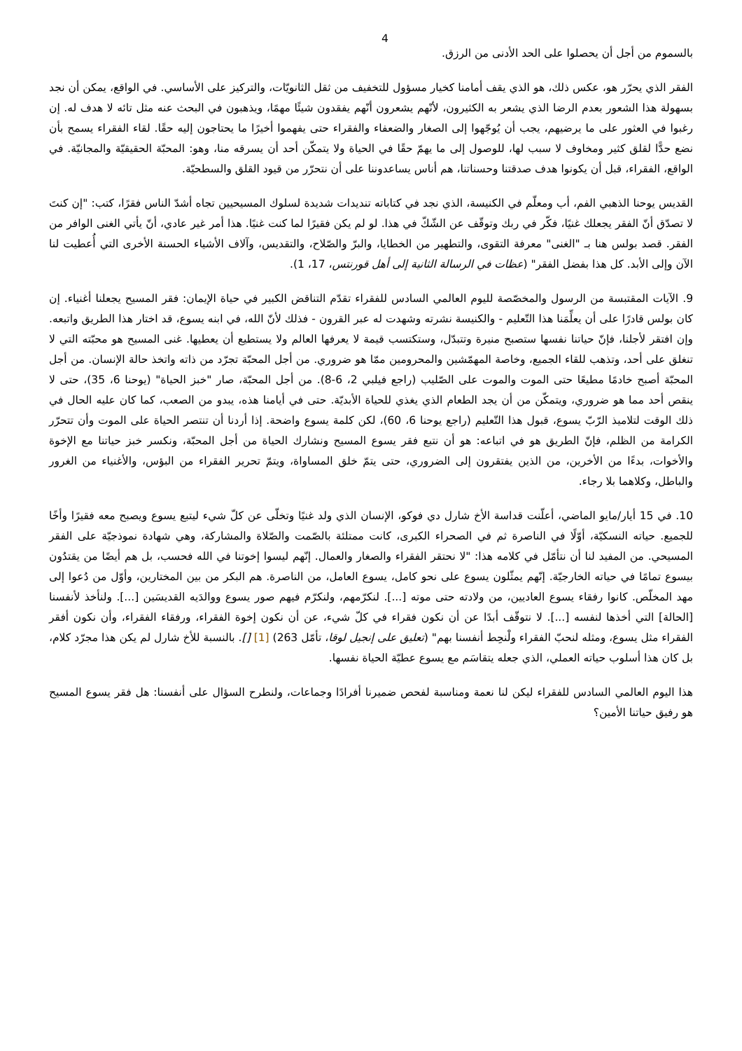4
بالسموم من أجل أن يحصلوا على الحد الأدنى من الرزق.
الفقر الذي يحرّر هو، عكس ذلك، هو الذي يقف أمامنا كخيار مسؤول للتخفيف من ثقل الثانويّات، والتركيز على الأساسي. في الواقع، يمكن أن نجد بسهولة هذا الشعور بعدم الرضا الذي يشعر به الكثيرون، لأنّهم يشعرون أنّهم يفقدون شيئًا مهمًا، ويذهبون في البحث عنه مثل تائه لا هدف له. إن رغبوا في العثور على ما يرضيهم، يجب أن يُوجّهوا إلى الصغار والضعفاء والفقراء حتى يفهموا أخيرًا ما يحتاجون إليه حقًا. لقاء الفقراء يسمح بأن نضع حدًّا لقلق كثير ومخاوف لا سبب لها، للوصول إلى ما يهمّ حقًا في الحياة ولا يتمكّن أحد أن يسرقه منا، وهو: المحبّة الحقيقيّة والمجانيّة. في الواقع، الفقراء، قبل أن يكونوا هدف صدقتنا وحسناتنا، هم أناس يساعدوننا على أن نتحرّر من قيود القلق والسطحيّة.
القديس يوحنا الذهبي الفم، أب ومعلّم في الكنيسة، الذي نجد في كتاباته تنديدات شديدة لسلوك المسيحيين تجاه أشدّ الناس فقرًا، كتب: "إن كنتَ لا تصدّق أنّ الفقر يجعلك غنيًا، فكّر في ربك وتوقّف عن الشّكّ في هذا. لو لم يكن فقيرًا لما كنت غنيًا. هذا أمر غير عادي، أنّ يأتي الغنى الوافر من الفقر. قصد بولس هنا بـ "الغنى" معرفة التقوى، والتطهير من الخطايا، والبرّ والصّلاح، والتقديس، وآلاف الأشياء الحسنة الأخرى التي أُعطيت لنا الآن وإلى الأبد. كل هذا بفضل الفقر" (عظات في الرسالة الثانية إلى أهل قورنتس، 17، 1).
9. الآيات المقتبسة من الرسول والمخصّصة لليوم العالمي السادس للفقراء تقدّم التناقض الكبير في حياة الإيمان: فقر المسيح يجعلنا أغنياء. إن كان بولس قادرًا على أن يعلِّمَنا هذا التّعليم - والكنيسة نشرته وشهدت له عبر القرون - فذلك لأنّ الله، في ابنه يسوع، قد اختار هذا الطريق واتبعه. وإن افتقر لأجلنا، فإنّ حياتنا نفسها ستصبح منيرة وتتبدّل، وستكتسب قيمة لا يعرفها العالم ولا يستطيع أن يعطيها. غنى المسيح هو محبّته التي لا تنغلق على أحد، وتذهب للقاء الجميع، وخاصة المهمّشين والمحرومين ممّا هو ضروري. من أجل المحبّة تجرّد من ذاته واتخذ حالة الإنسان. من أجل المحبّة أصبح خادمًا مطيعًا حتى الموت والموت على الصّليب (راجع فيلبي 2، 6-8). من أجل المحبّة، صار "خبز الحياة" (يوحنا 6، 35)، حتى لا ينقص أحد مما هو ضروري، ويتمكّن من أن يجد الطعام الذي يغذي للحياة الأبديّة. حتى في أيامنا هذه، يبدو من الصعب، كما كان عليه الحال في ذلك الوقت لتلاميذ الرّبّ يسوع، قبول هذا التّعليم (راجع يوحنا 6، 60)، لكن كلمة يسوع واضحة. إذا أردنا أن تنتصر الحياة على الموت وأن تتحرّر الكرامة من الظلم، فإنّ الطريق هو في اتباعه: هو أن نتبع فقر يسوع المسيح ونشارك الحياة من أجل المحبّة، ونكسر خبز حياتنا مع الإخوة والأخوات، بدءًا من الأخرين، من الذين يفتقرون إلى الضروري، حتى يتمّ خلق المساواة، ويتمّ تحرير الفقراء من البؤس، والأغنياء من الغرور والباطل، وكلاهما بلا رجاء.
10. في 15 أيار/مايو الماضي، أعلّنت قداسة الأخ شارل دي فوكو، الإنسان الذي ولد غنيًا وتخلّى عن كلّ شيء ليتبع يسوع ويصبح معه فقيرًا وأخًا للجميع. حياته النسكيّة، أوّلًا في الناصرة ثم في الصحراء الكبرى، كانت ممتلئة بالصّمت والصّلاة والمشاركة، وهي شهادة نموذجيّة على الفقر المسيحي. من المفيد لنا أن نتأمّل في كلامه هذا: "لا نحتقر الفقراء والصغار والعمال. إنّهم ليسوا إخوتنا في الله فحسب، بل هم أيضًا من يقتدُون بيسوع تمامًا في حياته الخارجيّة. إنّهم يمثّلون يسوع على نحو كامل، يسوع العامل، من الناصرة. هم البكر من بين المختارين، وأوّل من دُعوا إلى مهد المخلّص. كانوا رفقاء يسوع العاديين، من ولادته حتى موته [...]. لنكرّمهم، ولنكرّم فيهم صور يسوع ووالدَيه القديسَين [...]. ولنأخذ لأنفسنا [الحالة] التي أخذها لنفسه [...]. لا نتوقّف أبدًا عن أن نكون فقراء في كلّ شيء، عن أن نكون إخوة الفقراء، ورفقاء الفقراء، وأن نكون أفقر الفقراء مثل يسوع، ومثله لنحبّ الفقراء ولْنحِط أنفسنا بهم" (تعليق على إنجيل لوقا، تأمّل 263) [1] []. بالنسبة للأخ شارل لم يكن هذا مجرّد كلام، بل كان هذا أسلوب حياته العملي، الذي جعله يتقاسَم مع يسوع عطيّة الحياة نفسها.
هذا اليوم العالمي السادس للفقراء ليكن لنا نعمة ومناسبة لفحص ضميرنا أفرادًا وجماعات، ولنطرح السؤال على أنفسنا: هل فقر يسوع المسيح هو رفيق حياتنا الأمين؟